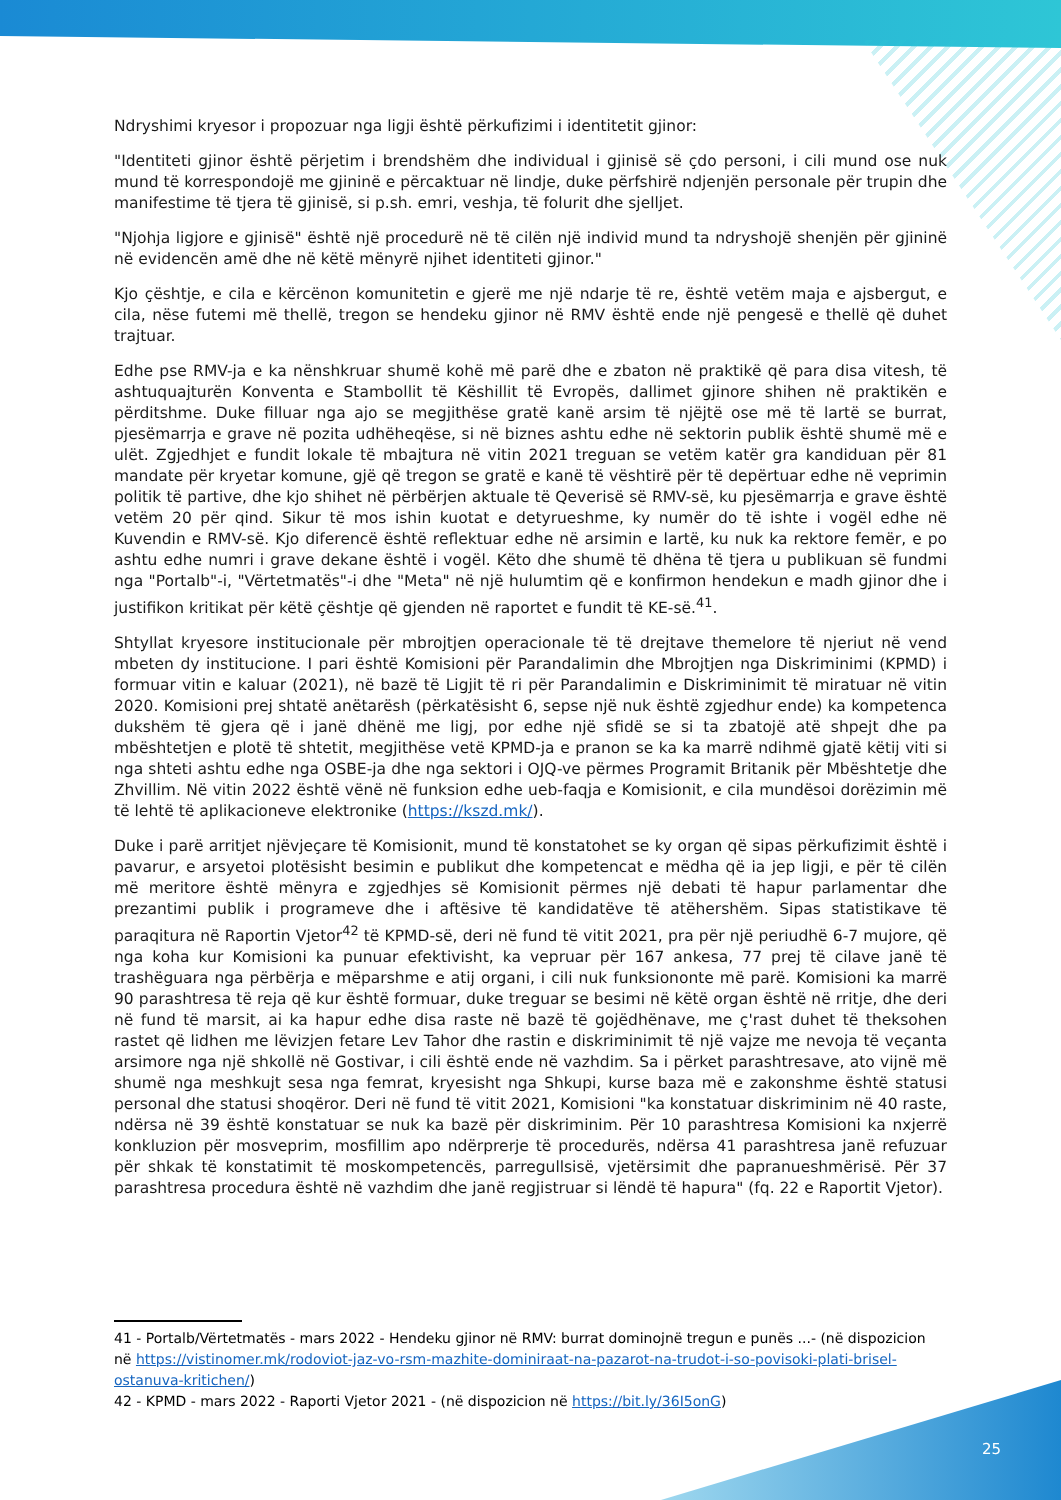Ndryshimi kryesor i propozuar nga ligji është përkufizimi i identitetit gjinor:
"Identiteti gjinor është përjetim i brendshëm dhe individual i gjinisë së çdo personi, i cili mund ose nuk mund të korrespondojë me gjininë e përcaktuar në lindje, duke përfshirë ndjenjën personale për trupin dhe manifestime të tjera të gjinisë, si p.sh. emri, veshja, të folurit dhe sjelljet.
"Njohja ligjore e gjinisë" është një procedurë në të cilën një individ mund ta ndryshojë shenjën për gjininë në evidencën amë dhe në këtë mënyrë njihet identiteti gjinor."
Kjo çështje, e cila e kërcënon komunitetin e gjerë me një ndarje të re, është vetëm maja e ajsbergut, e cila, nëse futemi më thellë, tregon se hendeku gjinor në RMV është ende një pengesë e thellë që duhet trajtuar.
Edhe pse RMV-ja e ka nënshkruar shumë kohë më parë dhe e zbaton në praktikë që para disa vitesh, të ashtuquajturën Konventa e Stambollit të Këshillit të Evropës, dallimet gjinore shihen në praktikën e përditshme. Duke filluar nga ajo se megjithëse gratë kanë arsim të njëjtë ose më të lartë se burrat, pjesëmarrja e grave në pozita udhëheqëse, si në biznes ashtu edhe në sektorin publik është shumë më e ulët. Zgjedhjet e fundit lokale të mbajtura në vitin 2021 treguan se vetëm katër gra kandiduan për 81 mandate për kryetar komune, gjë që tregon se gratë e kanë të vështirë për të depërtuar edhe në veprimin politik të partive, dhe kjo shihet në përbërjen aktuale të Qeverisë së RMV-së, ku pjesëmarrja e grave është vetëm 20 për qind. Sikur të mos ishin kuotat e detyrueshme, ky numër do të ishte i vogël edhe në Kuvendin e RMV-së. Kjo diferencë është reflektuar edhe në arsimin e lartë, ku nuk ka rektore femër, e po ashtu edhe numri i grave dekane është i vogël. Këto dhe shumë të dhëna të tjera u publikuan së fundmi nga "Portalb"-i, "Vërtetmatës"-i dhe "Meta" në një hulumtim që e konfirmon hendekun e madh gjinor dhe i justifikon kritikat për këtë çështje që gjenden në raportet e fundit të KE-së.<sup>41</sup>.
Shtyllat kryesore institucionale për mbrojtjen operacionale të të drejtave themelore të njeriut në vend mbeten dy institucione. I pari është Komisioni për Parandalimin dhe Mbrojtjen nga Diskriminimi (KPMD) i formuar vitin e kaluar (2021), në bazë të Ligjit të ri për Parandalimin e Diskriminimit të miratuar në vitin 2020. Komisioni prej shtatë anëtarësh (përkatësisht 6, sepse një nuk është zgjedhur ende) ka kompetenca dukshëm të gjera që i janë dhënë me ligj, por edhe një sfidë se si ta zbatojë atë shpejt dhe pa mbështetjen e plotë të shtetit, megjithëse vetë KPMD-ja e pranon se ka ka marrë ndihmë gjatë këtij viti si nga shteti ashtu edhe nga OSBE-ja dhe nga sektori i OJQ-ve përmes Programit Britanik për Mbështetje dhe Zhvillim. Në vitin 2022 është vënë në funksion edhe ueb-faqja e Komisionit, e cila mundësoi dorëzimin më të lehtë të aplikacioneve elektronike (https://kszd.mk/).
Duke i parë arritjet njëvjeçare të Komisionit, mund të konstatohet se ky organ që sipas përkufizimit është i pavarur, e arsyetoi plotësisht besimin e publikut dhe kompetencat e mëdha që ia jep ligji, e për të cilën më meritore është mënyra e zgjedhjes së Komisionit përmes një debati të hapur parlamentar dhe prezantimi publik i programeve dhe i aftësive të kandidatëve të atëhershëm. Sipas statistikave të paraqitura në Raportin Vjetor<sup>42</sup> të KPMD-së, deri në fund të vitit 2021, pra për një periudhë 6-7 mujore, që nga koha kur Komisioni ka punuar efektivisht, ka vepruar për 167 ankesa, 77 prej të cilave janë të trashëguara nga përbërja e mëparshme e atij organi, i cili nuk funksiononte më parë. Komisioni ka marrë 90 parashtresa të reja që kur është formuar, duke treguar se besimi në këtë organ është në rritje, dhe deri në fund të marsit, ai ka hapur edhe disa raste në bazë të gojëdhënave, me ç'rast duhet të theksohen rastet që lidhen me lëvizjen fetare Lev Tahor dhe rastin e diskriminimit të një vajze me nevoja të veçanta arsimore nga një shkollë në Gostivar, i cili është ende në vazhdim. Sa i përket parashtresave, ato vijnë më shumë nga meshkujt sesa nga femrat, kryesisht nga Shkupi, kurse baza më e zakonshme është statusi personal dhe statusi shoqëror. Deri në fund të vitit 2021, Komisioni "ka konstatuar diskriminim në 40 raste, ndërsa në 39 është konstatuar se nuk ka bazë për diskriminim. Për 10 parashtresa Komisioni ka nxjerrë konkluzion për mosveprim, mosfillim apo ndërprerje të procedurës, ndërsa 41 parashtresa janë refuzuar për shkak të konstatimit të moskompetencës, parregullsisë, vjetërsimit dhe papranueshmërisë. Për 37 parashtresa procedura është në vazhdim dhe janë regjistruar si lëndë të hapura" (fq. 22 e Raportit Vjetor).
41 - Portalb/Vërtetmatës - mars 2022 - Hendeku gjinor në RMV: burrat dominojnë tregun e punës ...- (në dispozicion në https://vistinomer.mk/rodoviot-jaz-vo-rsm-mazhite-dominiraat-na-pazarot-na-trudot-i-so-povisoki-plati-brisel-ostanuva-kritichen/)
42 - KPMD - mars 2022 - Raporti Vjetor 2021 - (në dispozicion në https://bit.ly/36I5onG)
25